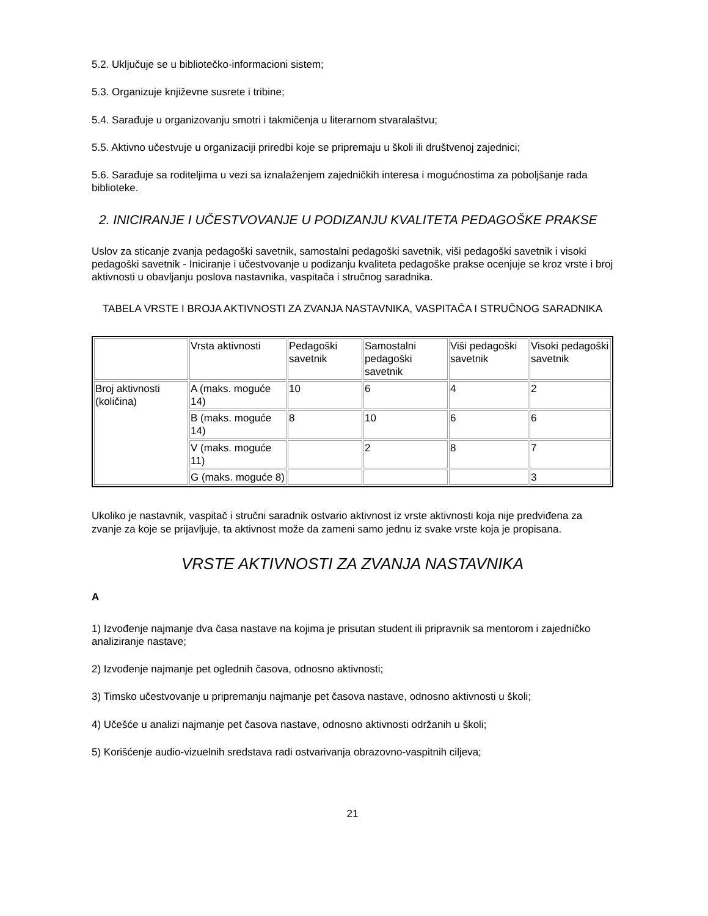5.2. Uključuje se u bibliotečko-informacioni sistem;
5.3. Organizuje književne susrete i tribine;
5.4. Sarađuje u organizovanju smotri i takmičenja u literarnom stvaralaštvu;
5.5. Aktivno učestvuje u organizaciji priredbi koje se pripremaju u školi ili društvenoj zajednici;
5.6. Sarađuje sa roditeljima u vezi sa iznalaženjem zajedničkih interesa i mogućnostima za poboljšanje rada biblioteke.
2. INICIRANJE I UČESTVOVANJE U PODIZANJU KVALITETA PEDAGOŠKE PRAKSE
Uslov za sticanje zvanja pedagoški savetnik, samostalni pedagoški savetnik, viši pedagoški savetnik i visoki pedagoški savetnik - Iniciranje i učestvovanje u podizanju kvaliteta pedagoške prakse ocenjuje se kroz vrste i broj aktivnosti u obavljanju poslova nastavnika, vaspitača i stručnog saradnika.
TABELA VRSTE I BROJA AKTIVNOSTI ZA ZVANJA NASTAVNIKA, VASPITAČA I STRUČNOG SARADNIKA
| | Vrsta aktivnosti | Pedagoški savetnik | Samostalni pedagoški savetnik | Viši pedagoški savetnik | Visoki pedagoški savetnik |
| Broj aktivnosti (količina) | A (maks. moguće 14) | 10 | 6 | 4 | 2 |
| | B (maks. moguće 14) | 8 | 10 | 6 | 6 |
| | V (maks. moguće 11) | | 2 | 8 | 7 |
| | G (maks. moguće 8) | | | | 3 |
Ukoliko je nastavnik, vaspitač i stručni saradnik ostvario aktivnost iz vrste aktivnosti koja nije predviđena za zvanje za koje se prijavljuje, ta aktivnost može da zameni samo jednu iz svake vrste koja je propisana.
VRSTE AKTIVNOSTI ZA ZVANJA NASTAVNIKA
A
1) Izvođenje najmanje dva časa nastave na kojima je prisutan student ili pripravnik sa mentorom i zajedničko analiziranje nastave;
2) Izvođenje najmanje pet oglednih časova, odnosno aktivnosti;
3) Timsko učestvovanje u pripremanju najmanje pet časova nastave, odnosno aktivnosti u školi;
4) Učešće u analizi najmanje pet časova nastave, odnosno aktivnosti održanih u školi;
5) Korišćenje audio-vizuelnih sredstava radi ostvarivanja obrazovno-vaspitnih ciljeva;
21